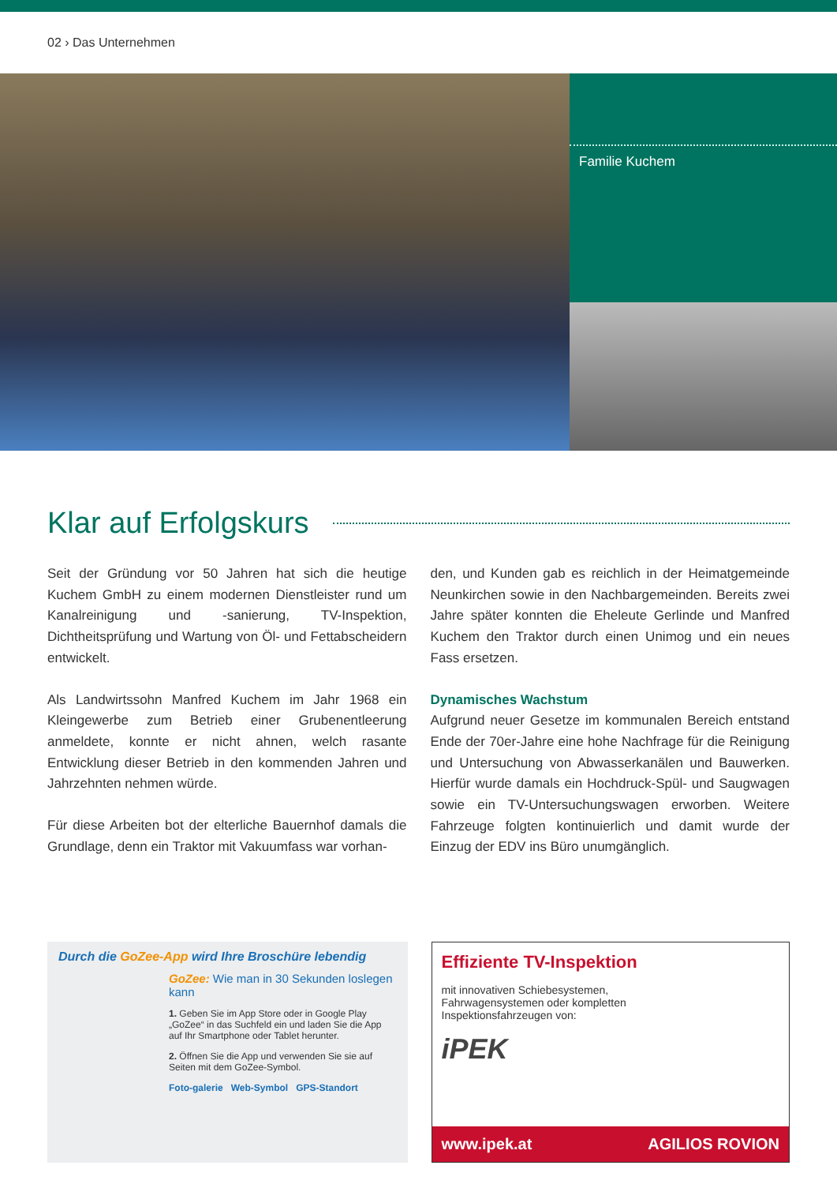02 › Das Unternehmen
Familie Kuchem
Klar auf Erfolgskurs
Seit der Gründung vor 50 Jahren hat sich die heutige Kuchem GmbH zu einem modernen Dienstleister rund um Kanalreinigung und -sanierung, TV-Inspektion, Dichtheitsprüfung und Wartung von Öl- und Fettabscheidern entwickelt.
Als Landwirtssohn Manfred Kuchem im Jahr 1968 ein Kleingewerbe zum Betrieb einer Grubenentleerung anmeldete, konnte er nicht ahnen, welch rasante Entwicklung dieser Betrieb in den kommenden Jahren und Jahrzehnten nehmen würde.
Für diese Arbeiten bot der elterliche Bauernhof damals die Grundlage, denn ein Traktor mit Vakuumfass war vorhan-
den, und Kunden gab es reichlich in der Heimatgemeinde Neunkirchen sowie in den Nachbargemeinden. Bereits zwei Jahre später konnten die Eheleute Gerlinde und Manfred Kuchem den Traktor durch einen Unimog und ein neues Fass ersetzen.
Dynamisches Wachstum
Aufgrund neuer Gesetze im kommunalen Bereich entstand Ende der 70er-Jahre eine hohe Nachfrage für die Reinigung und Untersuchung von Abwasserkanälen und Bauwerken. Hierfür wurde damals ein Hochdruck-Spül- und Saugwagen sowie ein TV-Untersuchungswagen erworben. Weitere Fahrzeuge folgten kontinuierlich und damit wurde der Einzug der EDV ins Büro unumgänglich.
Durch die GoZee-App wird Ihre Broschüre lebendig
GoZee: Wie man in 30 Sekunden loslegen kann
1. Geben Sie im App Store oder in Google Play „GoZee“ in das Suchfeld ein und laden Sie die App auf Ihr Smartphone oder Tablet herunter.
2. Öffnen Sie die App und verwenden Sie sie auf Seiten mit dem GoZee-Symbol.
Foto-galerie Web-Symbol GPS-Standort
Effiziente TV-Inspektion
mit innovativen Schiebesystemen,
Fahrwagensystemen oder kompletten
Inspektionsfahrzeugen von:
iPEK
www.ipek.at AGILIOS ROVION